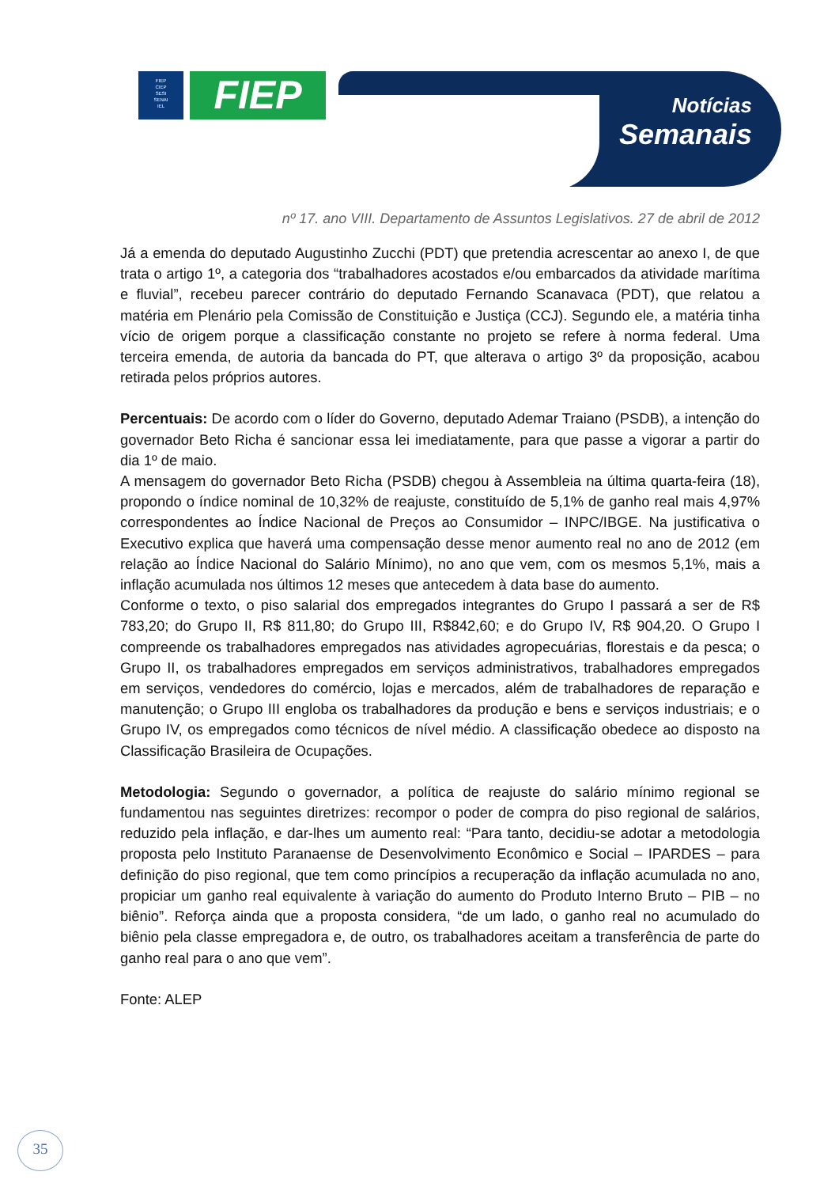FIEP
CIEP
SESI
SENAI
IEL
FIEP
Notícias
Semanais
nº 17. ano VIII. Departamento de Assuntos Legislativos. 27 de abril de 2012
Já a emenda do deputado Augustinho Zucchi (PDT) que pretendia acrescentar ao anexo I, de que trata o artigo 1º, a categoria dos “trabalhadores acostados e/ou embarcados da atividade marítima e fluvial”, recebeu parecer contrário do deputado Fernando Scanavaca (PDT), que relatou a matéria em Plenário pela Comissão de Constituição e Justiça (CCJ). Segundo ele, a matéria tinha vício de origem porque a classificação constante no projeto se refere à norma federal. Uma terceira emenda, de autoria da bancada do PT, que alterava o artigo 3º da proposição, acabou retirada pelos próprios autores.
Percentuais: De acordo com o líder do Governo, deputado Ademar Traiano (PSDB), a intenção do governador Beto Richa é sancionar essa lei imediatamente, para que passe a vigorar a partir do dia 1º de maio.
A mensagem do governador Beto Richa (PSDB) chegou à Assembleia na última quarta-feira (18), propondo o índice nominal de 10,32% de reajuste, constituído de 5,1% de ganho real mais 4,97% correspondentes ao Índice Nacional de Preços ao Consumidor – INPC/IBGE. Na justificativa o Executivo explica que haverá uma compensação desse menor aumento real no ano de 2012 (em relação ao Índice Nacional do Salário Mínimo), no ano que vem, com os mesmos 5,1%, mais a inflação acumulada nos últimos 12 meses que antecedem à data base do aumento.
Conforme o texto, o piso salarial dos empregados integrantes do Grupo I passará a ser de R$ 783,20; do Grupo II, R$ 811,80; do Grupo III, R$842,60; e do Grupo IV, R$ 904,20. O Grupo I compreende os trabalhadores empregados nas atividades agropecuárias, florestais e da pesca; o Grupo II, os trabalhadores empregados em serviços administrativos, trabalhadores empregados em serviços, vendedores do comércio, lojas e mercados, além de trabalhadores de reparação e manutenção; o Grupo III engloba os trabalhadores da produção e bens e serviços industriais; e o Grupo IV, os empregados como técnicos de nível médio. A classificação obedece ao disposto na Classificação Brasileira de Ocupações.
Metodologia: Segundo o governador, a política de reajuste do salário mínimo regional se fundamentou nas seguintes diretrizes: recompor o poder de compra do piso regional de salários, reduzido pela inflação, e dar-lhes um aumento real: “Para tanto, decidiu-se adotar a metodologia proposta pelo Instituto Paranaense de Desenvolvimento Econômico e Social – IPARDES – para definição do piso regional, que tem como princípios a recuperação da inflação acumulada no ano, propiciar um ganho real equivalente à variação do aumento do Produto Interno Bruto – PIB – no biênio”. Reforça ainda que a proposta considera, “de um lado, o ganho real no acumulado do biênio pela classe empregadora e, de outro, os trabalhadores aceitam a transferência de parte do ganho real para o ano que vem”.
Fonte: ALEP
35